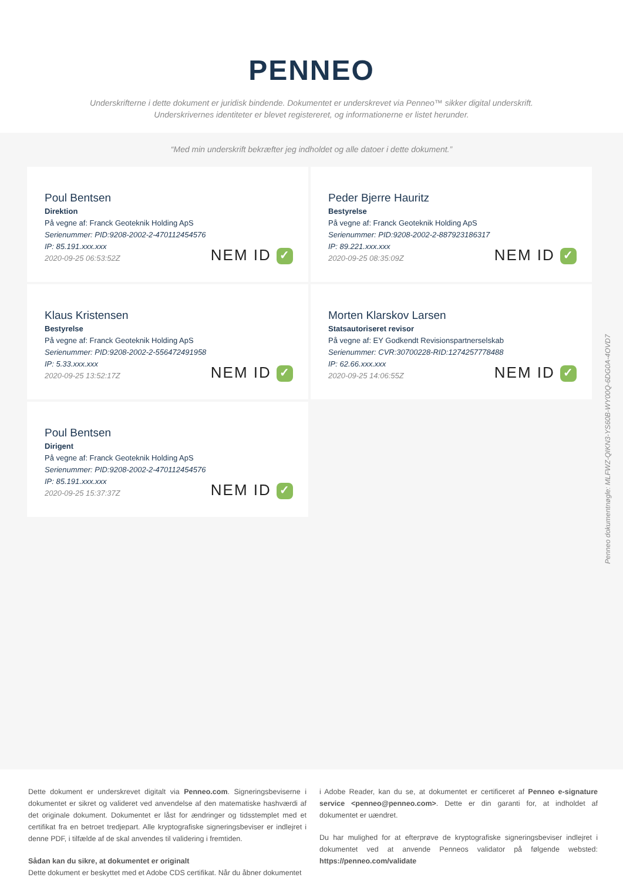PENNEO
Underskrifterne i dette dokument er juridisk bindende. Dokumentet er underskrevet via Penneo™ sikker digital underskrift.
Underskrivernes identiteter er blevet registereret, og informationerne er listet herunder.
“Med min underskrift bekræfter jeg indholdet og alle datoer i dette dokument.”
Poul Bentsen
Direktion
På vegne af: Franck Geoteknik Holding ApS
Serienummer: PID:9208-2002-2-470112454576
IP: 85.191.xxx.xxx
2020-09-25 06:53:52Z
NEM ID ✓
Peder Bjerre Hauritz
Bestyrelse
På vegne af: Franck Geoteknik Holding ApS
Serienummer: PID:9208-2002-2-887923186317
IP: 89.221.xxx.xxx
2020-09-25 08:35:09Z
NEM ID ✓
Klaus Kristensen
Bestyrelse
På vegne af: Franck Geoteknik Holding ApS
Serienummer: PID:9208-2002-2-556472491958
IP: 5.33.xxx.xxx
2020-09-25 13:52:17Z
NEM ID ✓
Morten Klarskov Larsen
Statsautoriseret revisor
På vegne af: EY Godkendt Revisionspartnerselskab
Serienummer: CVR:30700228-RID:1274257778488
IP: 62.66.xxx.xxx
2020-09-25 14:06:55Z
NEM ID ✓
Poul Bentsen
Dirigent
På vegne af: Franck Geoteknik Holding ApS
Serienummer: PID:9208-2002-2-470112454576
IP: 85.191.xxx.xxx
2020-09-25 15:37:37Z
NEM ID ✓
Penneo dokumentnøgle: MLFWZ-QIKN3-YS60B-WY00Q-6DG0A-4OVD7
Dette dokument er underskrevet digitalt via Penneo.com. Signeringsbeviserne i dokumentet er sikret og valideret ved anvendelse af den matematiske hashværdi af det originale dokument. Dokumentet er låst for ændringer og tidsstemplet med et certifikat fra en betroet tredjepart. Alle kryptografiske signeringsbeviser er indlejret i denne PDF, i tilfælde af de skal anvendes til validering i fremtiden.
Sådan kan du sikre, at dokumentet er originalt
Dette dokument er beskyttet med et Adobe CDS certifikat. Når du åbner dokumentet
i Adobe Reader, kan du se, at dokumentet er certificeret af Penneo e-signature service <penneo@penneo.com>. Dette er din garanti for, at indholdet af dokumentet er uændret.
Du har mulighed for at efterprøve de kryptografiske signeringsbeviser indlejret i dokumentet ved at anvende Penneos validator på følgende websted: https://penneo.com/validate